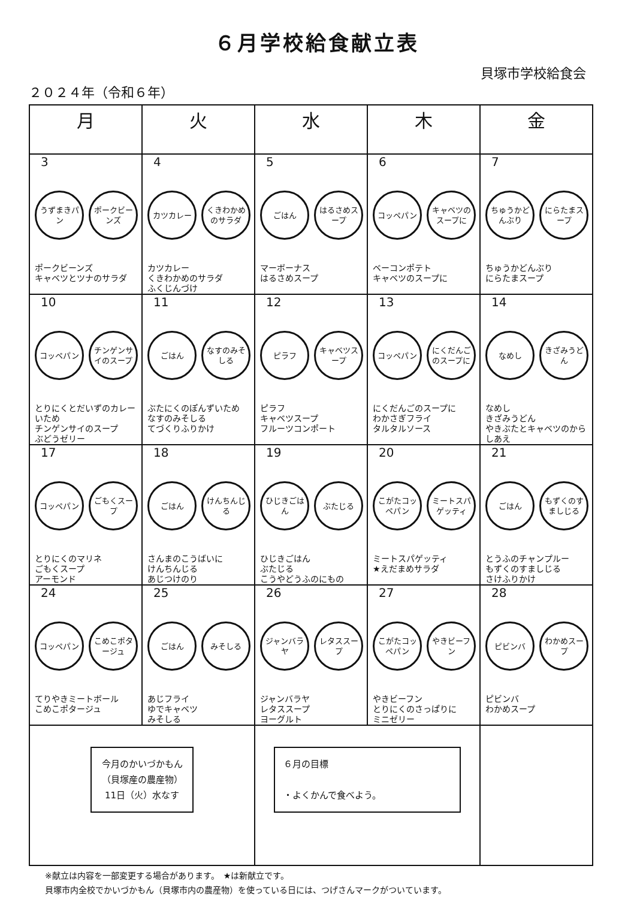６月学校給食献立表
貝塚市学校給食会
２０２４年（令和６年）
| 月 | 火 | 水 | 木 | 金 |
| --- | --- | --- | --- | --- |
| 3 うずまきパン ポークビーンズ ポークビーンズ キャベツとツナのサラダ | 4 カツカレー くきわかめのサラダ カツカレー くきわかめのサラダ ふくじんづけ | 5 ごはん はるさめスープ マーボーナス はるさめスープ | 6 コッペパン キャベツのスープに ベーコンポテト キャベツのスープに | 7 ちゅうかどんぶり にらたまスープ ちゅうかどんぶり にらたまスープ |
| 10 コッペパン チンゲンサイのスープ とりにくとだいずのカレーいため チンゲンサイのスープ ぶどうゼリー | 11 ごはん なすのみそしる ぶたにくのぽんずいため なすのみそしる てづくりふりかけ | 12 ピラフ キャベツスープ ピラフ キャベツスープ フルーツコンポート | 13 コッペパン にくだんごのスープに にくだんごのスープに わかさぎフライ タルタルソース | 14 なめし きざみうどん なめし きざみうどん やきぶたとキャベツのからしあえ |
| 17 コッペパン ごもくスープ とりにくのマリネ ごもくスープ アーモンド | 18 ごはん けんちんじる さんまのこうばいに けんちんじる あじつけのり | 19 ひじきごはん ぶたじる ひじきごはん ぶたじる こうやどうふのにもの | 20 こがたコッペパン ミートスパゲッティ ミートスパゲッティ ★えだまめサラダ | 21 ごはん もずくのすましじる とうふのチャンプルー もずくのすましじる さけふりかけ |
| 24 コッペパン こめこポタージュ てりやきミートボール こめこポタージュ | 25 ごはん みそしる あじフライ ゆでキャベツ みそしる | 26 ジャンバラヤ レタススープ ジャンバラヤ レタススープ ヨーグルト | 27 こがたコッペパン やきビーフン やきビーフン とりにくのさっぱりに ミニゼリー | 28 ピビンバ わかめスープ ピビンバ わかめスープ |
| 今月のかいづかもん （貝塚産の農産物） 11日（火）水なす | | ６月の目標 ・よくかんで食べよう。 | | |
※献立は内容を一部変更する場合があります。　★は新献立です。
貝塚市内全校でかいづかもん（貝塚市内の農産物）を使っている日には、つげさんマークがついています。